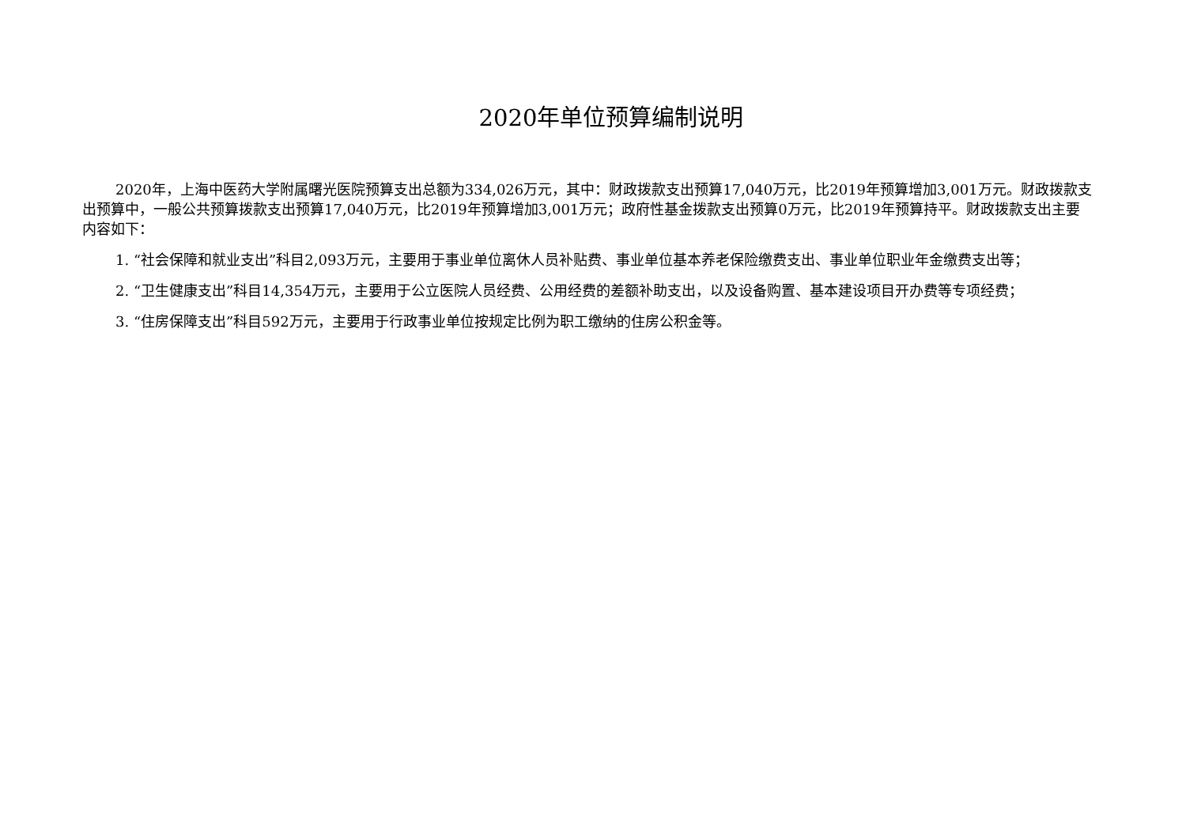2020年单位预算编制说明
2020年，上海中医药大学附属曙光医院预算支出总额为334,026万元，其中：财政拨款支出预算17,040万元，比2019年预算增加3,001万元。财政拨款支出预算中，一般公共预算拨款支出预算17,040万元，比2019年预算增加3,001万元；政府性基金拨款支出预算0万元，比2019年预算持平。财政拨款支出主要内容如下：
1. “社会保障和就业支出”科目2,093万元，主要用于事业单位离休人员补贴费、事业单位基本养老保险缴费支出、事业单位职业年金缴费支出等；
2. “卫生健康支出”科目14,354万元，主要用于公立医院人员经费、公用经费的差额补助支出，以及设备购置、基本建设项目开办费等专项经费；
3. “住房保障支出”科目592万元，主要用于行政事业单位按规定比例为职工缴纳的住房公积金等。